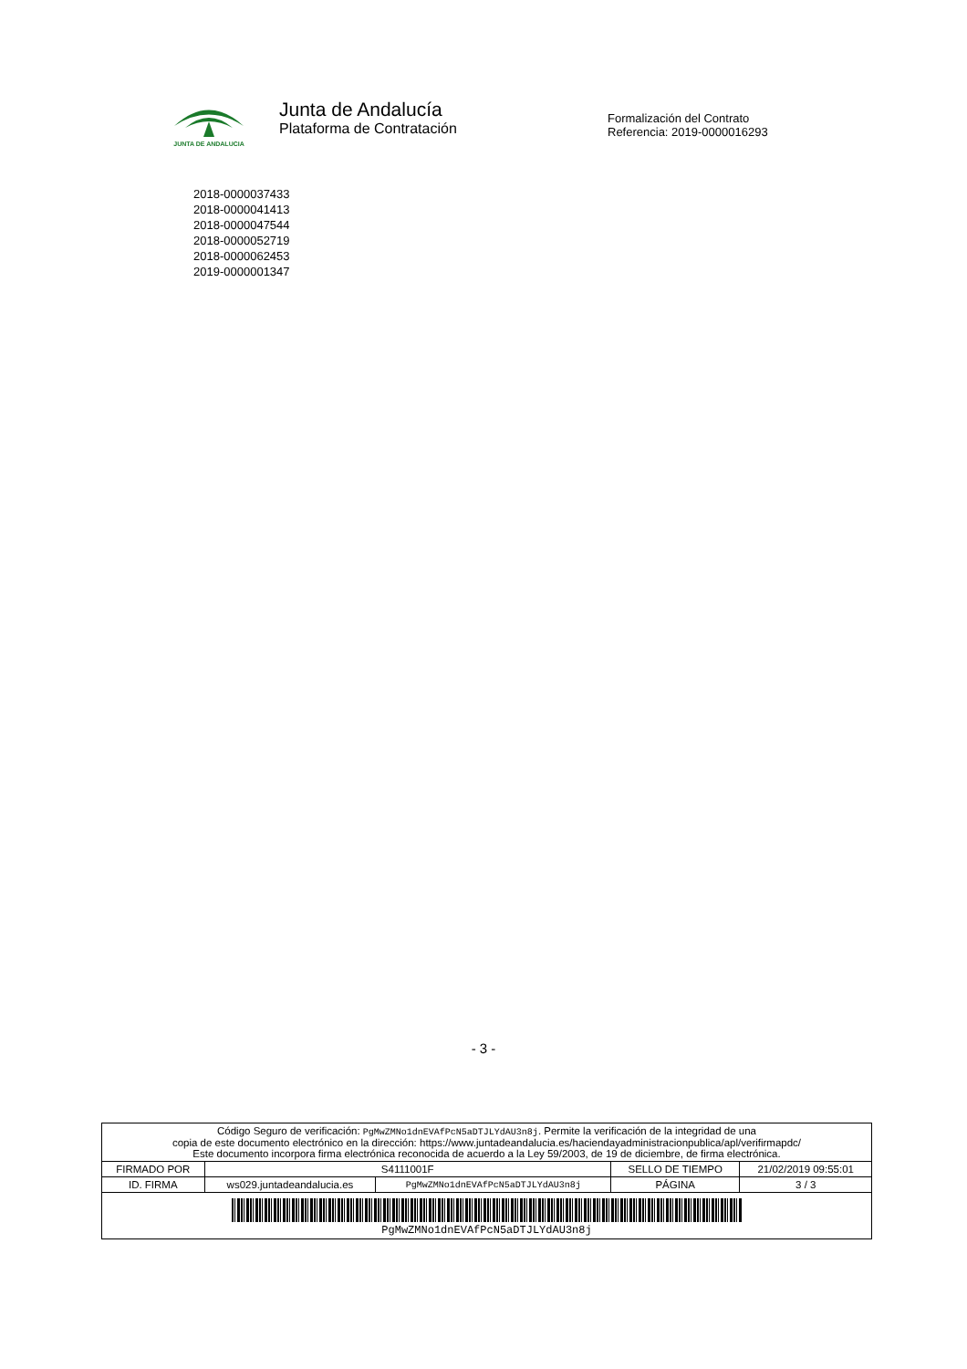JUNTA DE ANDALUCIA
Junta de Andalucía
Plataforma de Contratación
Formalización del Contrato
Referencia: 2019-0000016293
2018-0000037433
2018-0000041413
2018-0000047544
2018-0000052719
2018-0000062453
2019-0000001347
- 3 -
| Código Seguro de verificación: PgMwZMNo1dnEVAfPcN5aDTJLYdAU3n8j . Permite la verificación de la integridad de una copia de este documento electrónico en la dirección: https://www.juntadeandalucia.es/haciendayadministracionpublica/apl/verifirmapdc/ Este documento incorpora firma electrónica reconocida de acuerdo a la Ley 59/2003, de 19 de diciembre, de firma electrónica. | | | | |
| FIRMADO POR | S4111001F | | SELLO DE TIEMPO | 21/02/2019 09:55:01 |
| ID. FIRMA | ws029.juntadeandalucia.es | PgMwZMNo1dnEVAfPcN5aDTJLYdAU3n8j | PÁGINA | 3 / 3 |
| PgMwZMNo1dnEVAfPcN5aDTJLYdAU3n8j | | | | |